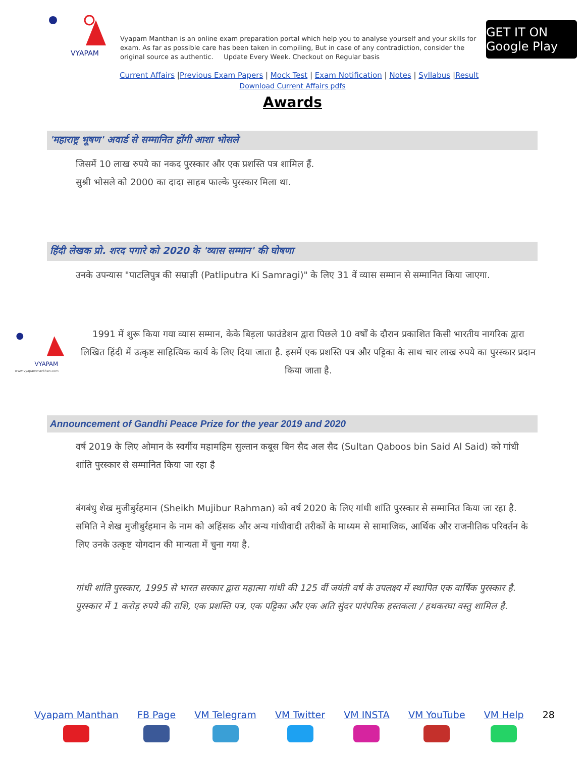VYAPAM
Vyapam Manthan is an online exam preparation portal which help you to analyse yourself and your skills for exam. As far as possible care has been taken in compiling, But in case of any contradiction, consider the original source as authentic. Update Every Week. Checkout on Regular basis
GET IT ON Google Play
Current Affairs |Previous Exam Papers | Mock Test | Exam Notification | Notes | Syllabus |Result
Download Current Affairs pdfs
Awards
'महाराष्ट्र भूषण' अवार्ड से सम्मानित होंगी आशा भोसले
जिसमें 10 लाख रुपये का नकद पुरस्कार और एक प्रशस्ति पत्र शामिल हैं.
सुश्री भोसले को 2000 का दादा साहब फाल्के पुरस्कार मिला था.
हिंदी लेखक प्रो. शरद पगारे को 2020 के 'व्यास सम्मान' की घोषणा
उनके उपन्यास "पाटलिपुत्र की सम्राज्ञी (Patliputra Ki Samragi)" के लिए 31 वें व्यास सम्मान से सम्मानित किया जाएगा.
VYAPAM
www.vyapammanthan.com
1991 में शुरू किया गया व्यास सम्मान, केके बिड़ला फाउंडेशन द्वारा पिछले 10 वर्षों के दौरान प्रकाशित किसी भारतीय नागरिक द्वारा लिखित हिंदी में उत्कृष्ट साहित्यिक कार्य के लिए दिया जाता है. इसमें एक प्रशस्ति पत्र और पट्टिका के साथ चार लाख रुपये का पुरस्कार प्रदान किया जाता है.
Announcement of Gandhi Peace Prize for the year 2019 and 2020
वर्ष 2019 के लिए ओमान के स्वर्गीय महामहिम सुल्तान कबूस बिन सैद अल सैद (Sultan Qaboos bin Said Al Said) को गांधी शांति पुरस्कार से सम्मानित किया जा रहा है
बंगबंधु शेख मुजीबुर्रहमान (Sheikh Mujibur Rahman) को वर्ष 2020 के लिए गांधी शांति पुरस्कार से सम्मानित किया जा रहा है. समिति ने शेख मुजीबुर्रहमान के नाम को अहिंसक और अन्य गांधीवादी तरीकों के माध्यम से सामाजिक, आर्थिक और राजनीतिक परिवर्तन के लिए उनके उत्कृष्ट योगदान की मान्यता में चुना गया है.
गांधी शांति पुरस्कार, 1995 से भारत सरकार द्वारा महात्मा गांधी की 125 वीं जयंती वर्ष के उपलक्ष्य में स्थापित एक वार्षिक पुरस्कार है. पुरस्कार में 1 करोड़ रुपये की राशि, एक प्रशस्ति पत्र, एक पट्टिका और एक अति सुंदर पारंपरिक हस्तकला / हथकरघा वस्तु शामिल है.
Vyapam Manthan FB Page VM Telegram VM Twitter VM INSTA VM YouTube VM Help 28